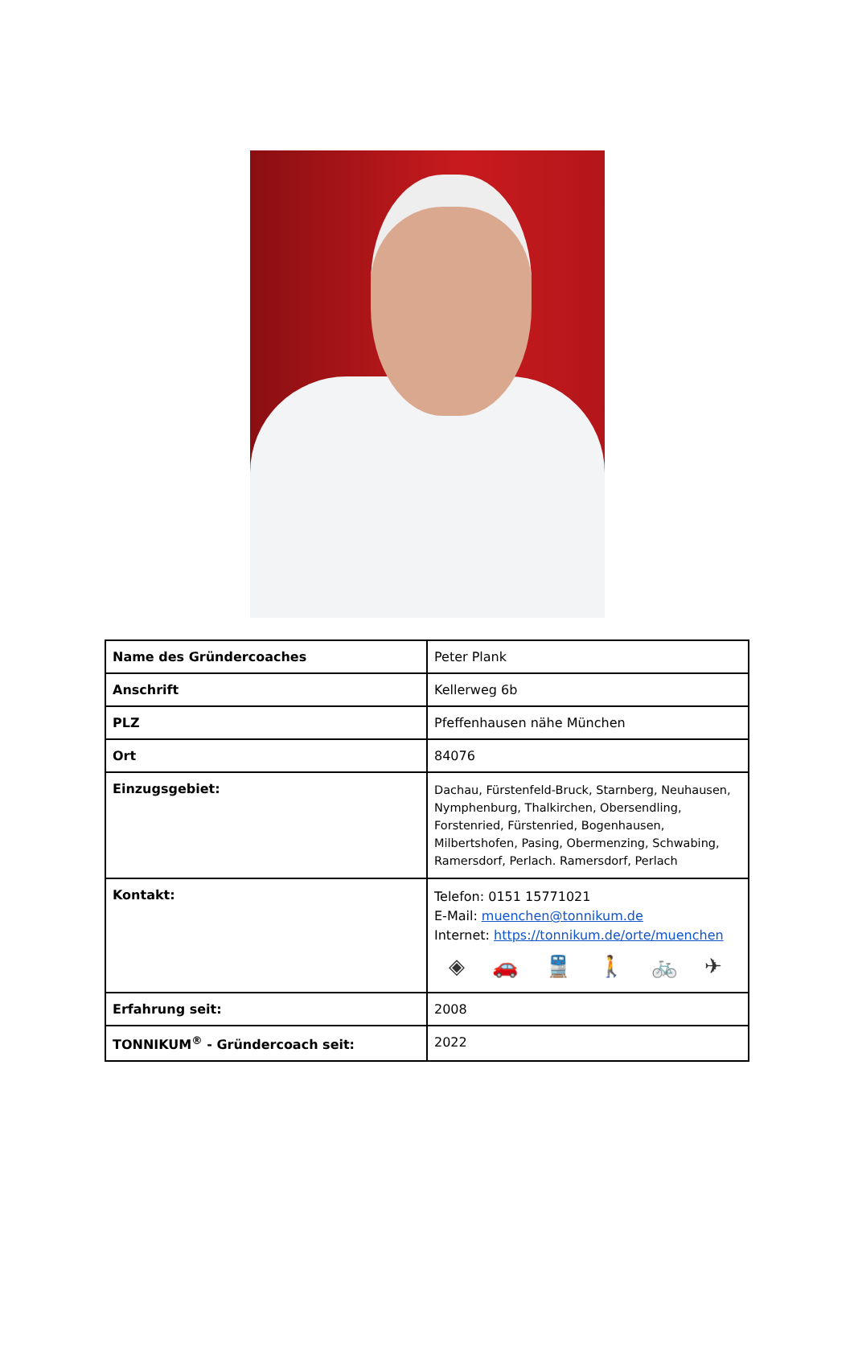| Name des Gründercoaches | Peter Plank |
| Anschrift | Kellerweg 6b |
| PLZ | Pfeffenhausen nähe München |
| Ort | 84076 |
| Einzugsgebiet: | Dachau, Fürstenfeld-Bruck, Starnberg, Neuhausen, Nymphenburg, Thalkirchen, Obersendling, Forstenried, Fürstenried, Bogenhausen, Milbertshofen, Pasing, Obermenzing, Schwabing, Ramersdorf, Perlach. Ramersdorf, Perlach |
| Kontakt: | Telefon: 0151 15771021 E-Mail: muenchen@tonnikum.de Internet: https://tonnikum.de/orte/muenchen ◈ 🚗 🚆 🚶 🚲 ✈ |
| Erfahrung seit: | 2008 |
| TONNIKUM<sup>®</sup> - Gründercoach seit: | 2022 |